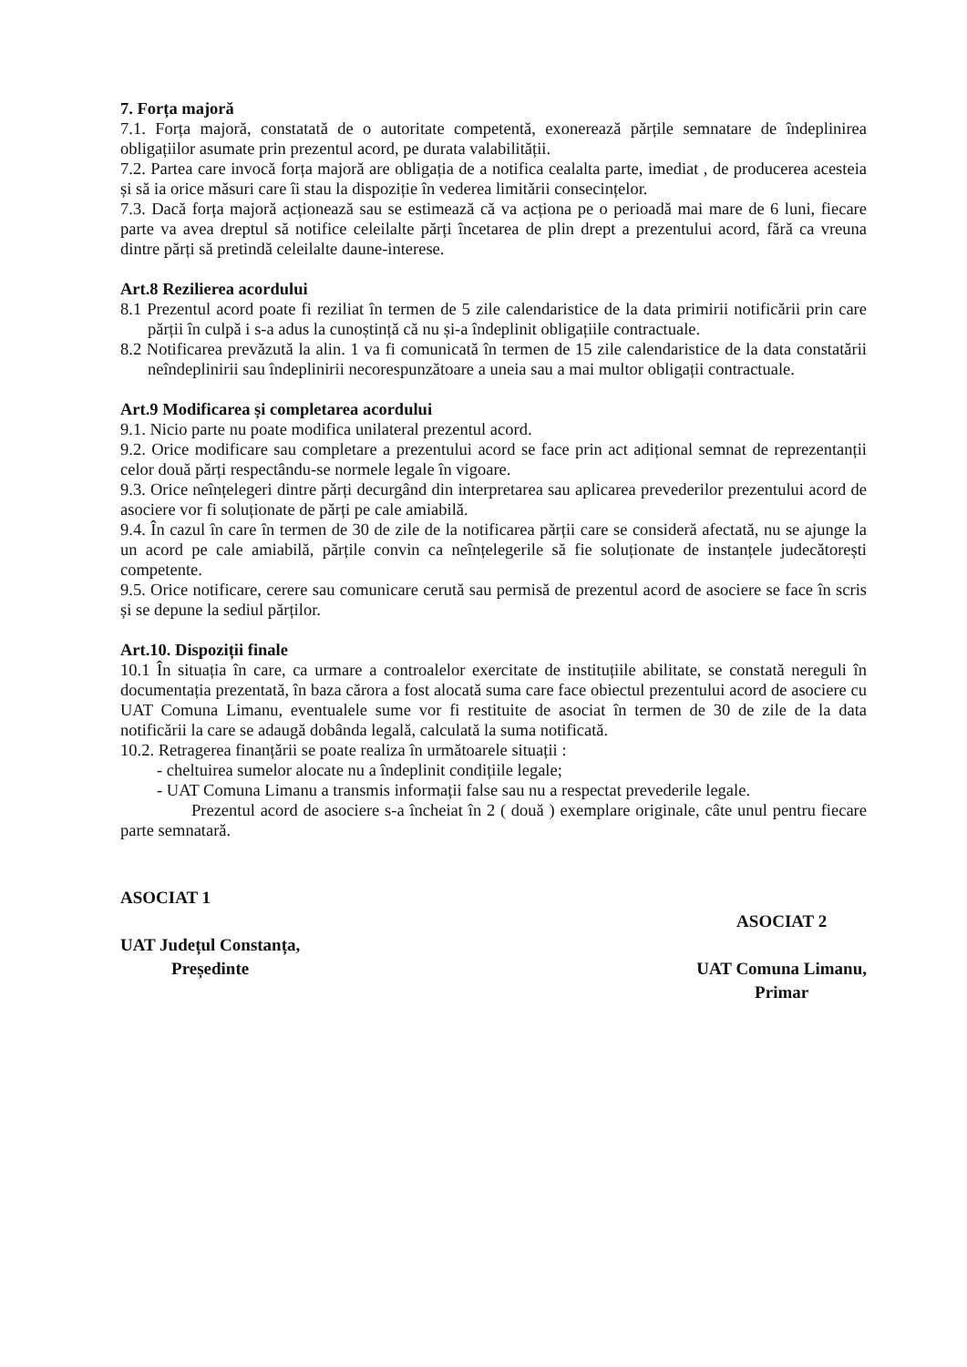7. Forța majoră
7.1. Forța majoră, constatată de o autoritate competentă, exonerează părțile semnatare de îndeplinirea obligațiilor asumate prin prezentul acord, pe durata valabilității.
7.2. Partea care invocă forța majoră are obligația de a notifica cealalta parte, imediat , de producerea acesteia și să ia orice măsuri care îi stau la dispoziție în vederea limitării consecințelor.
7.3. Dacă forța majoră acționează sau se estimează că va acționa pe o perioadă mai mare de 6 luni, fiecare parte va avea dreptul să notifice celeilalte părți încetarea de plin drept a prezentului acord, fără ca vreuna dintre părți să pretindă celeilalte daune-interese.
Art.8 Rezilierea acordului
8.1 Prezentul acord poate fi reziliat în termen de 5 zile calendaristice de la data primirii notificării prin care părții în culpă i s-a adus la cunoștință că nu și-a îndeplinit obligațiile contractuale.
8.2 Notificarea prevăzută la alin. 1 va fi comunicată în termen de 15 zile calendaristice de la data constatării neîndeplinirii sau îndeplinirii necorespunzătoare a uneia sau a mai multor obligații contractuale.
Art.9 Modificarea și completarea acordului
9.1. Nicio parte nu poate modifica unilateral prezentul acord.
9.2. Orice modificare sau completare a prezentului acord se face prin act adițional semnat de reprezentanții celor două părți respectându-se normele legale în vigoare.
9.3. Orice neînțelegeri dintre părți decurgând din interpretarea sau aplicarea prevederilor prezentului acord de asociere vor fi soluționate de părți pe cale amiabilă.
9.4. În cazul în care în termen de 30 de zile de la notificarea părții care se consideră afectată, nu se ajunge la un acord pe cale amiabilă, părțile convin ca neînțelegerile să fie soluționate de instanțele judecătorești competente.
9.5. Orice notificare, cerere sau comunicare cerută sau permisă de prezentul acord de asociere se face în scris și se depune la sediul părților.
Art.10. Dispoziții finale
10.1 În situația în care, ca urmare a controalelor exercitate de instituțiile abilitate, se constată nereguli în documentația prezentată, în baza cărora a fost alocată suma care face obiectul prezentului acord de asociere cu UAT Comuna Limanu, eventualele sume vor fi restituite de asociat în termen de 30 de zile de la data notificării la care se adaugă dobânda legală, calculată la suma notificată.
10.2. Retragerea finanțării se poate realiza în următoarele situații :
- cheltuirea sumelor alocate nu a îndeplinit condițiile legale;
- UAT Comuna Limanu a transmis informații false sau nu a respectat prevederile legale.
Prezentul acord de asociere s-a încheiat în 2 ( două ) exemplare originale, câte unul pentru fiecare parte semnatară.
ASOCIAT 1
UAT Județul Constanța,
Președinte
ASOCIAT 2
UAT Comuna Limanu,
Primar